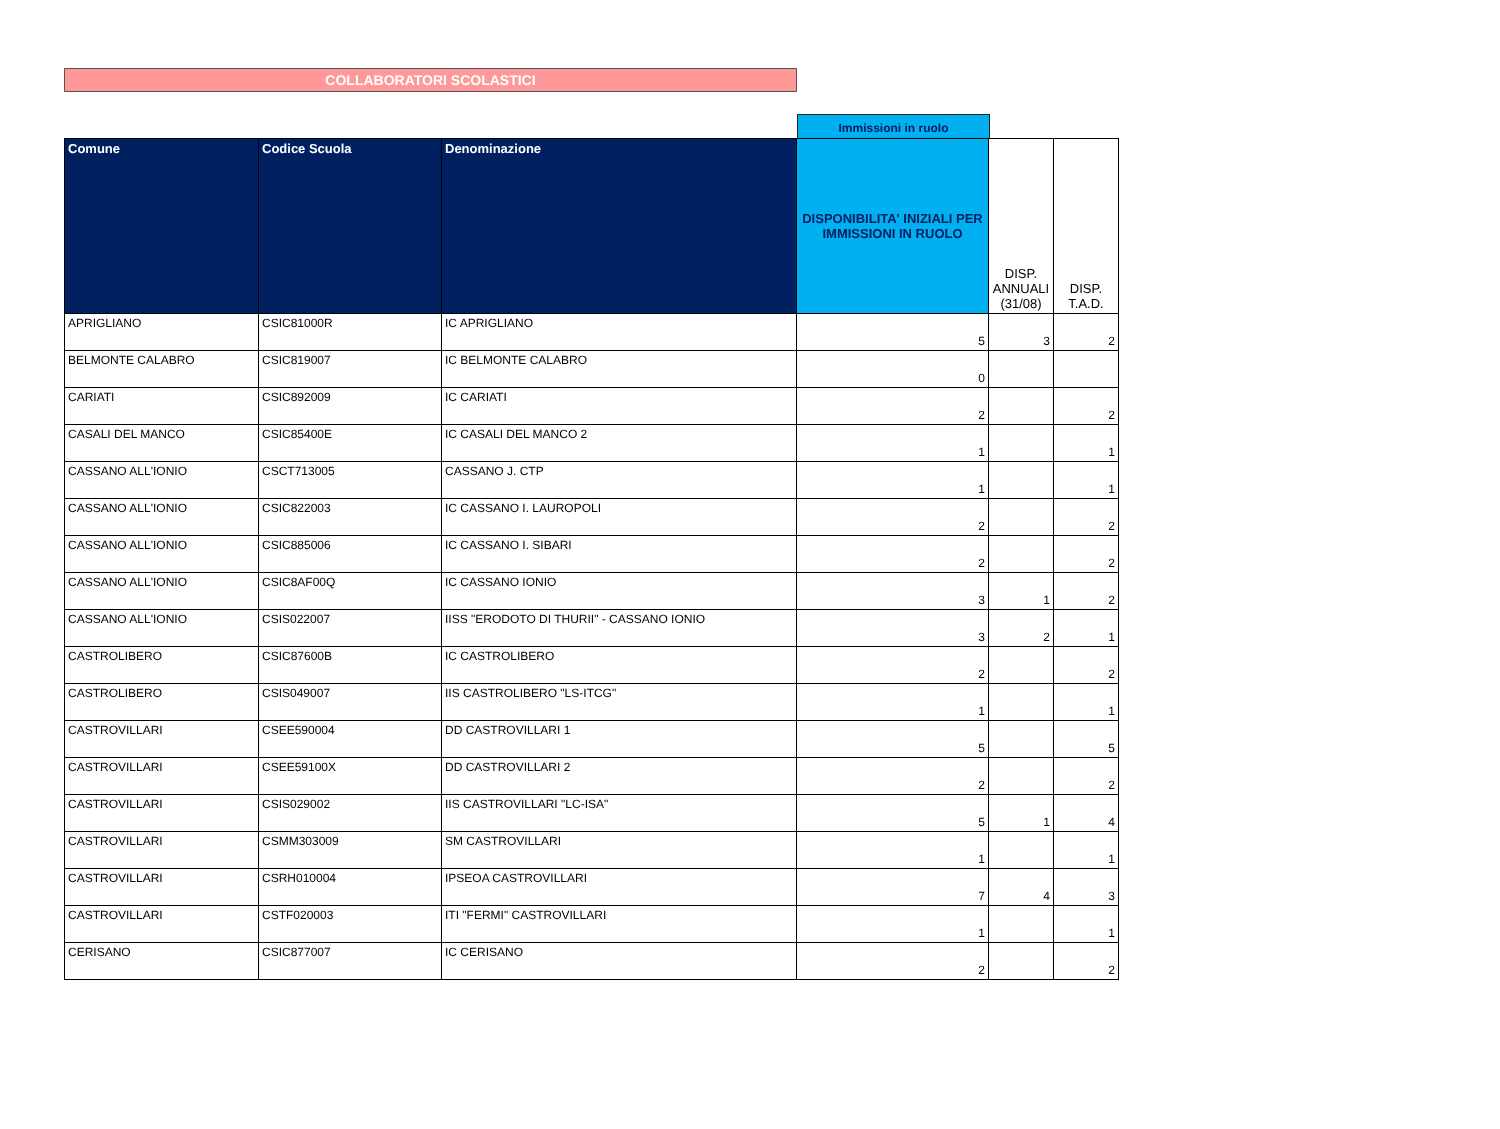COLLABORATORI SCOLASTICI
Immissioni in ruolo
| Comune | Codice Scuola | Denominazione | DISPONIBILITA' INIZIALI PER IMMISSIONI IN RUOLO | DISP. ANNUALI (31/08) | DISP. T.A.D. |
| --- | --- | --- | --- | --- | --- |
| APRIGLIANO | CSIC81000R | IC APRIGLIANO | 5 | 3 | 2 |
| BELMONTE CALABRO | CSIC819007 | IC BELMONTE CALABRO | 0 | | |
| CARIATI | CSIC892009 | IC CARIATI | 2 | | 2 |
| CASALI DEL MANCO | CSIC85400E | IC CASALI DEL MANCO 2 | 1 | | 1 |
| CASSANO ALL'IONIO | CSCT713005 | CASSANO J. CTP | 1 | | 1 |
| CASSANO ALL'IONIO | CSIC822003 | IC CASSANO I. LAUROPOLI | 2 | | 2 |
| CASSANO ALL'IONIO | CSIC885006 | IC CASSANO I. SIBARI | 2 | | 2 |
| CASSANO ALL'IONIO | CSIC8AF00Q | IC CASSANO IONIO | 3 | 1 | 2 |
| CASSANO ALL'IONIO | CSIS022007 | IISS "ERODOTO DI THURII" - CASSANO IONIO | 3 | 2 | 1 |
| CASTROLIBERO | CSIC87600B | IC CASTROLIBERO | 2 | | 2 |
| CASTROLIBERO | CSIS049007 | IIS CASTROLIBERO "LS-ITCG" | 1 | | 1 |
| CASTROVILLARI | CSEE590004 | DD CASTROVILLARI 1 | 5 | | 5 |
| CASTROVILLARI | CSEE59100X | DD CASTROVILLARI 2 | 2 | | 2 |
| CASTROVILLARI | CSIS029002 | IIS CASTROVILLARI "LC-ISA" | 5 | 1 | 4 |
| CASTROVILLARI | CSMM303009 | SM CASTROVILLARI | 1 | | 1 |
| CASTROVILLARI | CSRH010004 | IPSEOA CASTROVILLARI | 7 | 4 | 3 |
| CASTROVILLARI | CSTF020003 | ITI "FERMI" CASTROVILLARI | 1 | | 1 |
| CERISANO | CSIC877007 | IC CERISANO | 2 | | 2 |